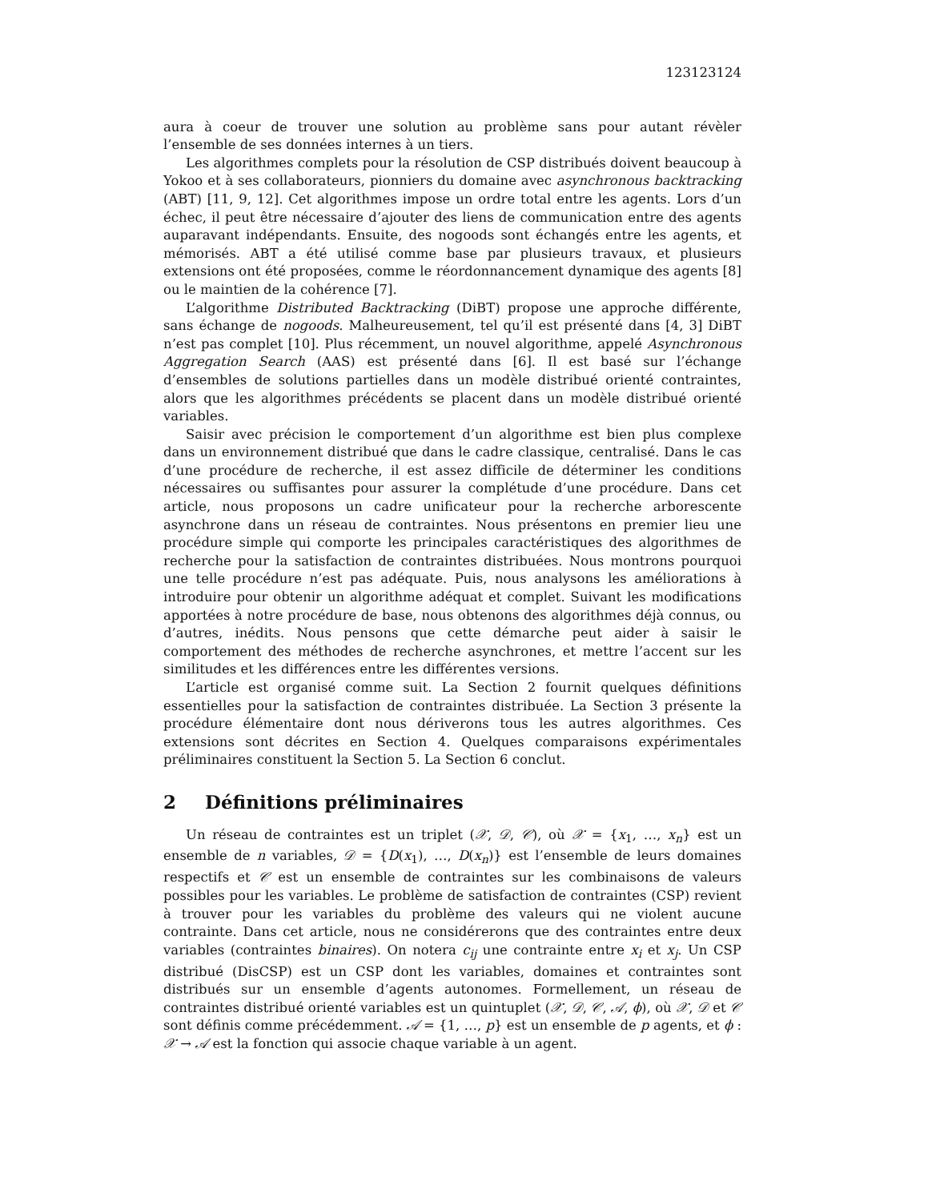123123124
aura à coeur de trouver une solution au problème sans pour autant révèler l’ensemble de ses données internes à un tiers.
Les algorithmes complets pour la résolution de CSP distribués doivent beaucoup à Yokoo et à ses collaborateurs, pionniers du domaine avec asynchronous backtracking (ABT) [11, 9, 12]. Cet algorithmes impose un ordre total entre les agents. Lors d’un échec, il peut être nécessaire d’ajouter des liens de communication entre des agents auparavant indépendants. Ensuite, des nogoods sont échangés entre les agents, et mémorisés. ABT a été utilisé comme base par plusieurs travaux, et plusieurs extensions ont été proposées, comme le réordonnancement dynamique des agents [8] ou le maintien de la cohérence [7].
L’algorithme Distributed Backtracking (DiBT) propose une approche différente, sans échange de nogoods. Malheureusement, tel qu’il est présenté dans [4, 3] DiBT n’est pas complet [10]. Plus récemment, un nouvel algorithme, appelé Asynchronous Aggregation Search (AAS) est présenté dans [6]. Il est basé sur l’échange d’ensembles de solutions partielles dans un modèle distribué orienté contraintes, alors que les algorithmes précédents se placent dans un modèle distribué orienté variables.
Saisir avec précision le comportement d’un algorithme est bien plus complexe dans un environnement distribué que dans le cadre classique, centralisé. Dans le cas d’une procédure de recherche, il est assez difficile de déterminer les conditions nécessaires ou suffisantes pour assurer la complétude d’une procédure. Dans cet article, nous proposons un cadre unificateur pour la recherche arborescente asynchrone dans un réseau de contraintes. Nous présentons en premier lieu une procédure simple qui comporte les principales caractéristiques des algorithmes de recherche pour la satisfaction de contraintes distribuées. Nous montrons pourquoi une telle procédure n’est pas adéquate. Puis, nous analysons les améliorations à introduire pour obtenir un algorithme adéquat et complet. Suivant les modifications apportées à notre procédure de base, nous obtenons des algorithmes déjà connus, ou d’autres, inédits. Nous pensons que cette démarche peut aider à saisir le comportement des méthodes de recherche asynchrones, et mettre l’accent sur les similitudes et les différences entre les différentes versions.
L’article est organisé comme suit. La Section 2 fournit quelques définitions essentielles pour la satisfaction de contraintes distribuée. La Section 3 présente la procédure élémentaire dont nous dériverons tous les autres algorithmes. Ces extensions sont décrites en Section 4. Quelques comparaisons expérimentales préliminaires constituent la Section 5. La Section 6 conclut.
2 Définitions préliminaires
Un réseau de contraintes est un triplet (𝒳, 𝒟, 𝒞), où 𝒳 = {x<sub>1</sub>, …, x<sub>n</sub>} est un ensemble de n variables, 𝒟 = {D(x<sub>1</sub>), …, D(x<sub>n</sub>)} est l’ensemble de leurs domaines respectifs et 𝒞 est un ensemble de contraintes sur les combinaisons de valeurs possibles pour les variables. Le problème de satisfaction de contraintes (CSP) revient à trouver pour les variables du problème des valeurs qui ne violent aucune contrainte. Dans cet article, nous ne considérerons que des contraintes entre deux variables (contraintes binaires). On notera c<sub>ij</sub> une contrainte entre x<sub>i</sub> et x<sub>j</sub>. Un CSP distribué (DisCSP) est un CSP dont les variables, domaines et contraintes sont distribués sur un ensemble d’agents autonomes. Formellement, un réseau de contraintes distribué orienté variables est un quintuplet (𝒳, 𝒟, 𝒞, 𝒜, ϕ), où 𝒳, 𝒟 et 𝒞 sont définis comme précédemment. 𝒜 = {1, …, p} est un ensemble de p agents, et ϕ : 𝒳 → 𝒜 est la fonction qui associe chaque variable à un agent.